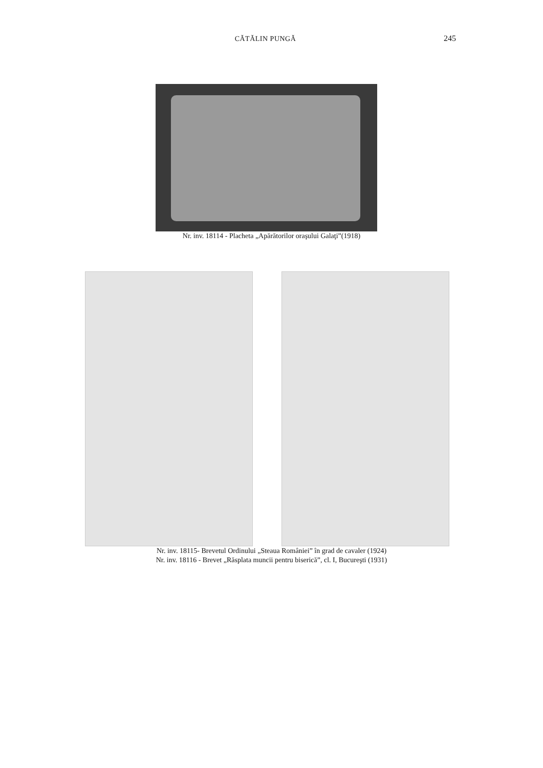CĂTĂLIN PUNGĂ 245
Nr. inv. 18114 - Placheta „Apărătorilor oraşului Galaţi”(1918)
Nr. inv. 18115- Brevetul Ordinului „Steaua României” în grad de cavaler (1924)
Nr. inv. 18116 - Brevet „Răsplata muncii pentru biserică”, cl. I, Bucureşti (1931)